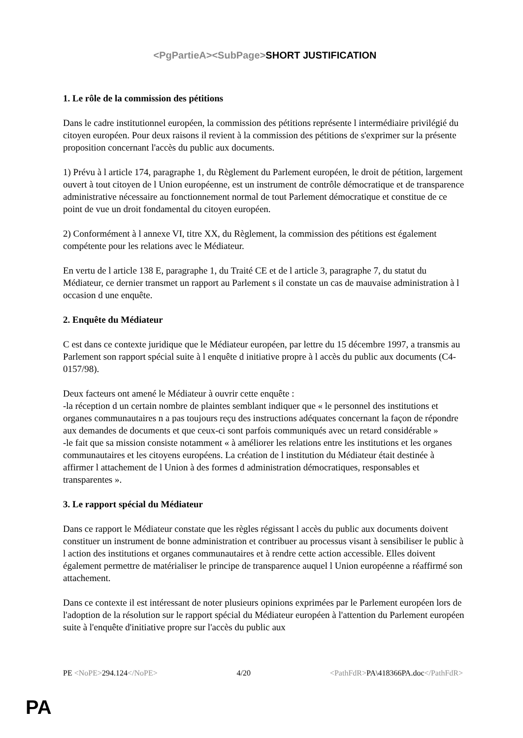<PgPartieA><SubPage>SHORT JUSTIFICATION
1. Le rôle de la commission des pétitions
Dans le cadre institutionnel européen, la commission des pétitions représente l intermédiaire privilégié du citoyen européen. Pour deux raisons il revient à la commission des pétitions de s'exprimer sur la présente proposition concernant l'accès du public aux documents.
1) Prévu à l article 174, paragraphe 1, du Règlement du Parlement européen, le droit de pétition, largement ouvert à tout citoyen de l Union européenne, est un instrument de contrôle démocratique et de transparence administrative nécessaire au fonctionnement normal de tout Parlement démocratique et constitue de ce point de vue un droit fondamental du citoyen européen.
2) Conformément à l annexe VI, titre XX, du Règlement, la commission des pétitions est également compétente pour les relations avec le Médiateur.
En vertu de l article 138 E, paragraphe 1, du Traité CE et de l article 3, paragraphe 7, du statut du Médiateur, ce dernier transmet un rapport au Parlement s il constate un cas de mauvaise administration à l occasion d une enquête.
2. Enquête du Médiateur
C est dans ce contexte juridique que le Médiateur européen, par lettre du 15 décembre 1997, a transmis au Parlement son rapport spécial suite à l enquête d initiative propre à l accès du public aux documents (C4-0157/98).
Deux facteurs ont amené le Médiateur à ouvrir cette enquête :
-la réception d un certain nombre de plaintes semblant indiquer que « le personnel des institutions et organes communautaires n a pas toujours reçu des instructions adéquates concernant la façon de répondre aux demandes de documents et que ceux-ci sont parfois communiqués avec un retard considérable »
-le fait que sa mission consiste notamment « à améliorer les relations entre les institutions et les organes communautaires et les citoyens européens. La création de l institution du Médiateur était destinée à affirmer l attachement de l Union à des formes d administration démocratiques, responsables et transparentes ».
3. Le rapport spécial du Médiateur
Dans ce rapport le Médiateur constate que les règles régissant l accès du public aux documents doivent constituer un instrument de bonne administration et contribuer au processus visant à sensibiliser le public à l action des institutions et organes communautaires et à rendre cette action accessible. Elles doivent également permettre de matérialiser le principe de transparence auquel l Union européenne a réaffirmé son attachement.
Dans ce contexte il est intéressant de noter plusieurs opinions exprimées par le Parlement européen lors de l'adoption de la résolution sur le rapport spécial du Médiateur européen à l'attention du Parlement européen suite à l'enquête d'initiative propre sur l'accès du public aux
PE <NoPE>294.124</NoPE> 4/20 <PathFdR>PA\418366PA.doc</PathFdR>
PA